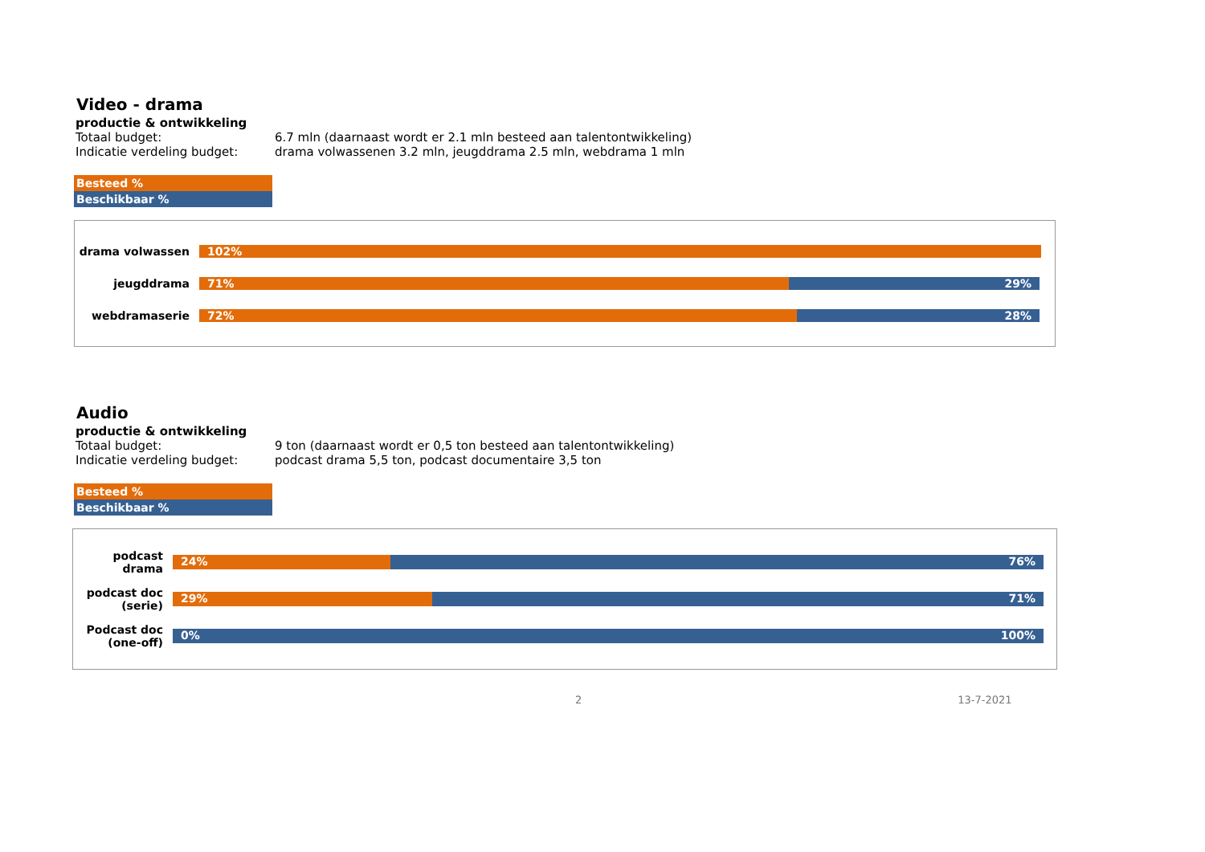Video - drama
productie & ontwikkeling
Totaal budget: 6.7 mln (daarnaast wordt er 2.1 mln besteed aan talentontwikkeling)
Indicatie verdeling budget: drama volwassenen 3.2 mln, jeugddrama 2.5 mln, webdrama 1 mln
Besteed %
Beschikbaar %
drama volwassen
102%
jeugddrama
71% 29%
webdramaserie
72% 28%
Audio
productie & ontwikkeling
Totaal budget: 9 ton (daarnaast wordt er 0,5 ton besteed aan talentontwikkeling)
Indicatie verdeling budget: podcast drama 5,5 ton, podcast documentaire 3,5 ton
Besteed %
Beschikbaar %
podcast
drama
24% 76%
podcast doc
(serie)
29% 71%
Podcast doc
(one-off)
0% 100%
2 13-7-2021